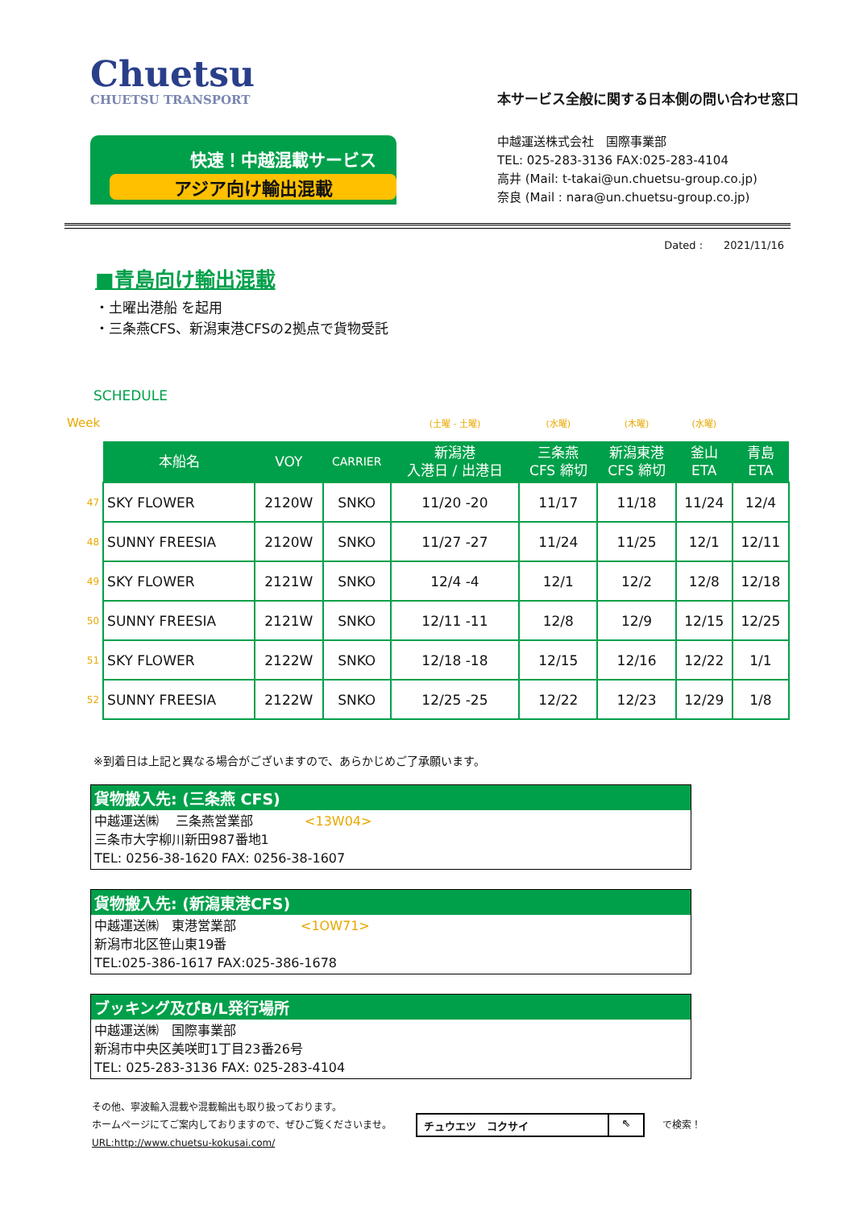Chuetsu
CHUETSU TRANSPORT
快速！中越混載サービス
アジア向け輸出混載
本サービス全般に関する日本側の問い合わせ窓口
中越運送株式会社　国際事業部
TEL: 025-283-3136 FAX:025-283-4104
高井 (Mail: t-takai@un.chuetsu-group.co.jp)
奈良 (Mail : nara@un.chuetsu-group.co.jp)
Dated :　　2021/11/16
■青島向け輸出混載
・土曜出港船 を起用
・三条燕CFS、新潟東港CFSの2拠点で貨物受託
SCHEDULE
| Week | | | | (土曜 - 土曜) | (水曜) | (木曜) | (水曜) | |
| | 本船名 | VOY | CARRIER | 新潟港 入港日 / 出港日 | 三条燕 CFS 締切 | 新潟東港 CFS 締切 | 釜山 ETA | 青島 ETA |
| 47 | SKY FLOWER | 2120W | SNKO | 11/20 -20 | 11/17 | 11/18 | 11/24 | 12/4 |
| 48 | SUNNY FREESIA | 2120W | SNKO | 11/27 -27 | 11/24 | 11/25 | 12/1 | 12/11 |
| 49 | SKY FLOWER | 2121W | SNKO | 12/4 -4 | 12/1 | 12/2 | 12/8 | 12/18 |
| 50 | SUNNY FREESIA | 2121W | SNKO | 12/11 -11 | 12/8 | 12/9 | 12/15 | 12/25 |
| 51 | SKY FLOWER | 2122W | SNKO | 12/18 -18 | 12/15 | 12/16 | 12/22 | 1/1 |
| 52 | SUNNY FREESIA | 2122W | SNKO | 12/25 -25 | 12/22 | 12/23 | 12/29 | 1/8 |
※到着日は上記と異なる場合がございますので、あらかじめご了承願います。
貨物搬入先: (三条燕 CFS)
中越運送㈱　 三条燕営業部　　　　<13W04>
三条市大字柳川新田987番地1
TEL: 0256-38-1620 FAX: 0256-38-1607
貨物搬入先: (新潟東港CFS)
中越運送㈱　東港営業部　　　　　<1OW71>
新潟市北区笹山東19番
TEL:025-386-1617 FAX:025-386-1678
ブッキング及びB/L発行場所
中越運送㈱　国際事業部
新潟市中央区美咲町1丁目23番26号
TEL: 025-283-3136 FAX: 025-283-4104
その他、寧波輸入混載や混載輸出も取り扱っております。
ホームページにてご案内しておりますので、ぜひご覧くださいませ。
URL:http://www.chuetsu-kokusai.com/
チュウエツ　コクサイ ⇖
で検索！